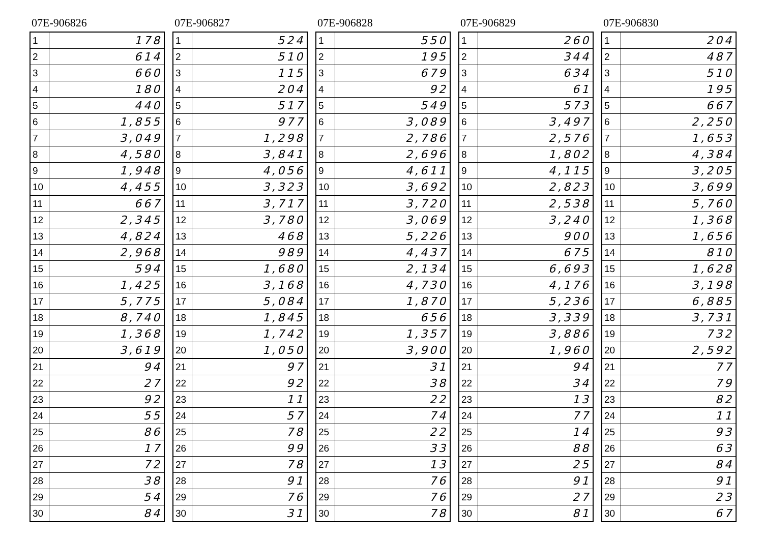07E-906826
| 1 | 178 |
| 2 | 614 |
| 3 | 660 |
| 4 | 180 |
| 5 | 440 |
| 6 | 1,855 |
| 7 | 3,049 |
| 8 | 4,580 |
| 9 | 1,948 |
| 10 | 4,455 |
| 11 | 667 |
| 12 | 2,345 |
| 13 | 4,824 |
| 14 | 2,968 |
| 15 | 594 |
| 16 | 1,425 |
| 17 | 5,775 |
| 18 | 8,740 |
| 19 | 1,368 |
| 20 | 3,619 |
| 21 | 94 |
| 22 | 27 |
| 23 | 92 |
| 24 | 55 |
| 25 | 86 |
| 26 | 17 |
| 27 | 72 |
| 28 | 38 |
| 29 | 54 |
| 30 | 84 |
07E-906827
| 1 | 524 |
| 2 | 510 |
| 3 | 115 |
| 4 | 204 |
| 5 | 517 |
| 6 | 977 |
| 7 | 1,298 |
| 8 | 3,841 |
| 9 | 4,056 |
| 10 | 3,323 |
| 11 | 3,717 |
| 12 | 3,780 |
| 13 | 468 |
| 14 | 989 |
| 15 | 1,680 |
| 16 | 3,168 |
| 17 | 5,084 |
| 18 | 1,845 |
| 19 | 1,742 |
| 20 | 1,050 |
| 21 | 97 |
| 22 | 92 |
| 23 | 11 |
| 24 | 57 |
| 25 | 78 |
| 26 | 99 |
| 27 | 78 |
| 28 | 91 |
| 29 | 76 |
| 30 | 31 |
07E-906828
| 1 | 550 |
| 2 | 195 |
| 3 | 679 |
| 4 | 92 |
| 5 | 549 |
| 6 | 3,089 |
| 7 | 2,786 |
| 8 | 2,696 |
| 9 | 4,611 |
| 10 | 3,692 |
| 11 | 3,720 |
| 12 | 3,069 |
| 13 | 5,226 |
| 14 | 4,437 |
| 15 | 2,134 |
| 16 | 4,730 |
| 17 | 1,870 |
| 18 | 656 |
| 19 | 1,357 |
| 20 | 3,900 |
| 21 | 31 |
| 22 | 38 |
| 23 | 22 |
| 24 | 74 |
| 25 | 22 |
| 26 | 33 |
| 27 | 13 |
| 28 | 76 |
| 29 | 76 |
| 30 | 78 |
07E-906829
| 1 | 260 |
| 2 | 344 |
| 3 | 634 |
| 4 | 61 |
| 5 | 573 |
| 6 | 3,497 |
| 7 | 2,576 |
| 8 | 1,802 |
| 9 | 4,115 |
| 10 | 2,823 |
| 11 | 2,538 |
| 12 | 3,240 |
| 13 | 900 |
| 14 | 675 |
| 15 | 6,693 |
| 16 | 4,176 |
| 17 | 5,236 |
| 18 | 3,339 |
| 19 | 3,886 |
| 20 | 1,960 |
| 21 | 94 |
| 22 | 34 |
| 23 | 13 |
| 24 | 77 |
| 25 | 14 |
| 26 | 88 |
| 27 | 25 |
| 28 | 91 |
| 29 | 27 |
| 30 | 81 |
07E-906830
| 1 | 204 |
| 2 | 487 |
| 3 | 510 |
| 4 | 195 |
| 5 | 667 |
| 6 | 2,250 |
| 7 | 1,653 |
| 8 | 4,384 |
| 9 | 3,205 |
| 10 | 3,699 |
| 11 | 5,760 |
| 12 | 1,368 |
| 13 | 1,656 |
| 14 | 810 |
| 15 | 1,628 |
| 16 | 3,198 |
| 17 | 6,885 |
| 18 | 3,731 |
| 19 | 732 |
| 20 | 2,592 |
| 21 | 77 |
| 22 | 79 |
| 23 | 82 |
| 24 | 11 |
| 25 | 93 |
| 26 | 63 |
| 27 | 84 |
| 28 | 91 |
| 29 | 23 |
| 30 | 67 |